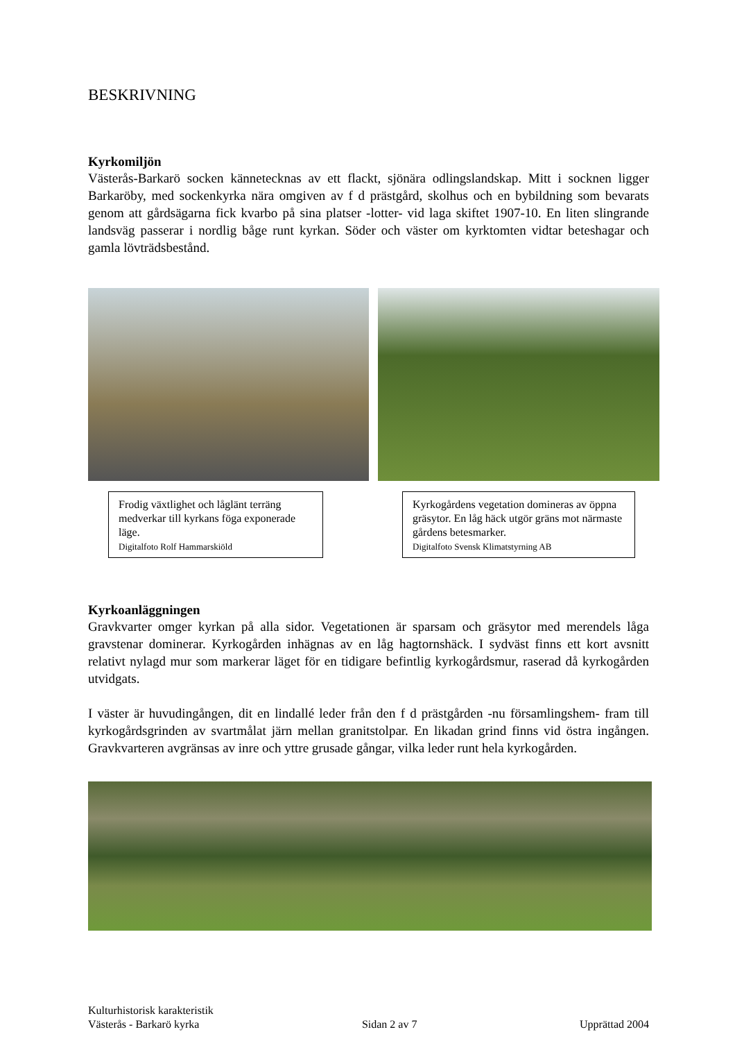BESKRIVNING
Kyrkomiljön
Västerås-Barkarö socken kännetecknas av ett flackt, sjönära odlingslandskap. Mitt i socknen ligger Barkaröby, med sockenkyrka nära omgiven av f d prästgård, skolhus och en bybildning som bevarats genom att gårdsägarna fick kvarbo på sina platser -lotter- vid laga skiftet 1907-10. En liten slingrande landsväg passerar i nordlig båge runt kyrkan. Söder och väster om kyrktomten vidtar beteshagar och gamla lövträdsbestånd.
Frodig växtlighet och låglänt terräng medverkar till kyrkans föga exponerade läge.
Digitalfoto Rolf Hammarskiöld
Kyrkogårdens vegetation domineras av öppna gräsytor. En låg häck utgör gräns mot närmaste gårdens betesmarker.
Digitalfoto Svensk Klimatstyrning AB
Kyrkoanläggningen
Gravkvarter omger kyrkan på alla sidor. Vegetationen är sparsam och gräsytor med merendels låga gravstenar dominerar. Kyrkogården inhägnas av en låg hagtornshäck. I sydväst finns ett kort avsnitt relativt nylagd mur som markerar läget för en tidigare befintlig kyrkogårdsmur, raserad då kyrkogården utvidgats.
I väster är huvudingången, dit en lindallé leder från den f d prästgården -nu församlingshem- fram till kyrkogårdsgrinden av svartmålat järn mellan granitstolpar. En likadan grind finns vid östra ingången. Gravkvarteren avgränsas av inre och yttre grusade gångar, vilka leder runt hela kyrkogården.
Kulturhistorisk karakteristik
Västerås - Barkarö kyrka Sidan 2 av 7 Upprättad 2004